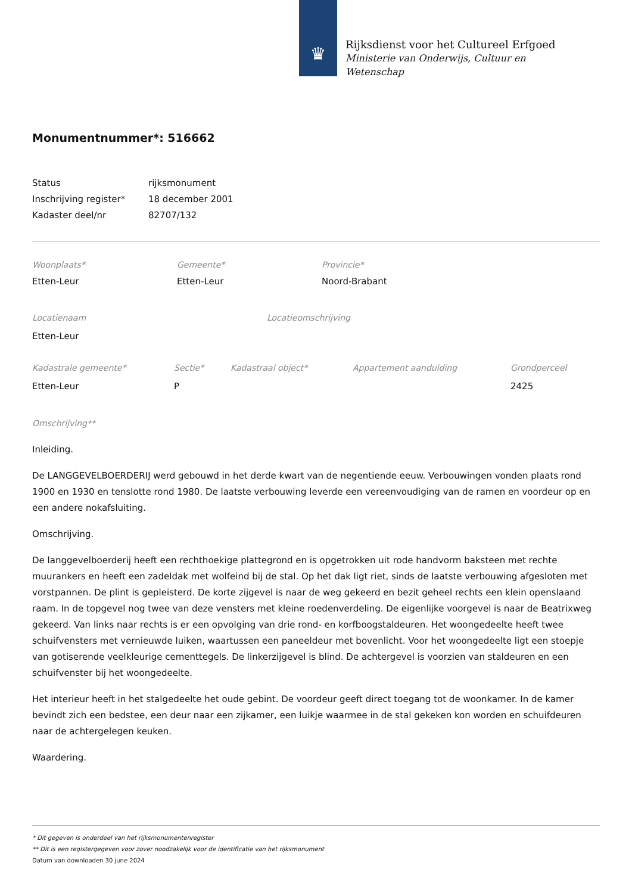♛
Rijksdienst voor het Cultureel Erfgoed
Ministerie van Onderwijs, Cultuur en
Wetenschap
Monumentnummer*: 516662
| Status | rijksmonument |
| Inschrijving register* | 18 december 2001 |
| Kadaster deel/nr | 82707/132 |
| Woonplaats* | Gemeente* | Provincie* |
| Etten-Leur | Etten-Leur | Noord-Brabant |
| Locatienaam | Locatieomschrijving |
| Etten-Leur | |
| Kadastrale gemeente* | Sectie* | Kadastraal object* | Appartement aanduiding | Grondperceel |
| Etten-Leur | P | | | 2425 |
Omschrijving**
Inleiding.
De LANGGEVELBOERDERIJ werd gebouwd in het derde kwart van de negentiende eeuw. Verbouwingen vonden plaats rond 1900 en 1930 en tenslotte rond 1980. De laatste verbouwing leverde een vereenvoudiging van de ramen en voordeur op en een andere nokafsluiting.
Omschrijving.
De langgevelboerderij heeft een rechthoekige plattegrond en is opgetrokken uit rode handvorm baksteen met rechte muurankers en heeft een zadeldak met wolfeind bij de stal. Op het dak ligt riet, sinds de laatste verbouwing afgesloten met vorstpannen. De plint is gepleisterd. De korte zijgevel is naar de weg gekeerd en bezit geheel rechts een klein openslaand raam. In de topgevel nog twee van deze vensters met kleine roedenverdeling. De eigenlijke voorgevel is naar de Beatrixweg gekeerd. Van links naar rechts is er een opvolging van drie rond- en korfboogstaldeuren. Het woongedeelte heeft twee schuifvensters met vernieuwde luiken, waartussen een paneeldeur met bovenlicht. Voor het woongedeelte ligt een stoepje van gotiserende veelkleurige cementtegels. De linkerzijgevel is blind. De achtergevel is voorzien van staldeuren en een schuifvenster bij het woongedeelte.
Het interieur heeft in het stalgedeelte het oude gebint. De voordeur geeft direct toegang tot de woonkamer. In de kamer bevindt zich een bedstee, een deur naar een zijkamer, een luikje waarmee in de stal gekeken kon worden en schuifdeuren naar de achtergelegen keuken.
Waardering.
* Dit gegeven is onderdeel van het rijksmonumentenregister
** Dit is een registergegeven voor zover noodzakelijk voor de identificatie van het rijksmonument
Datum van downloaden 30 june 2024